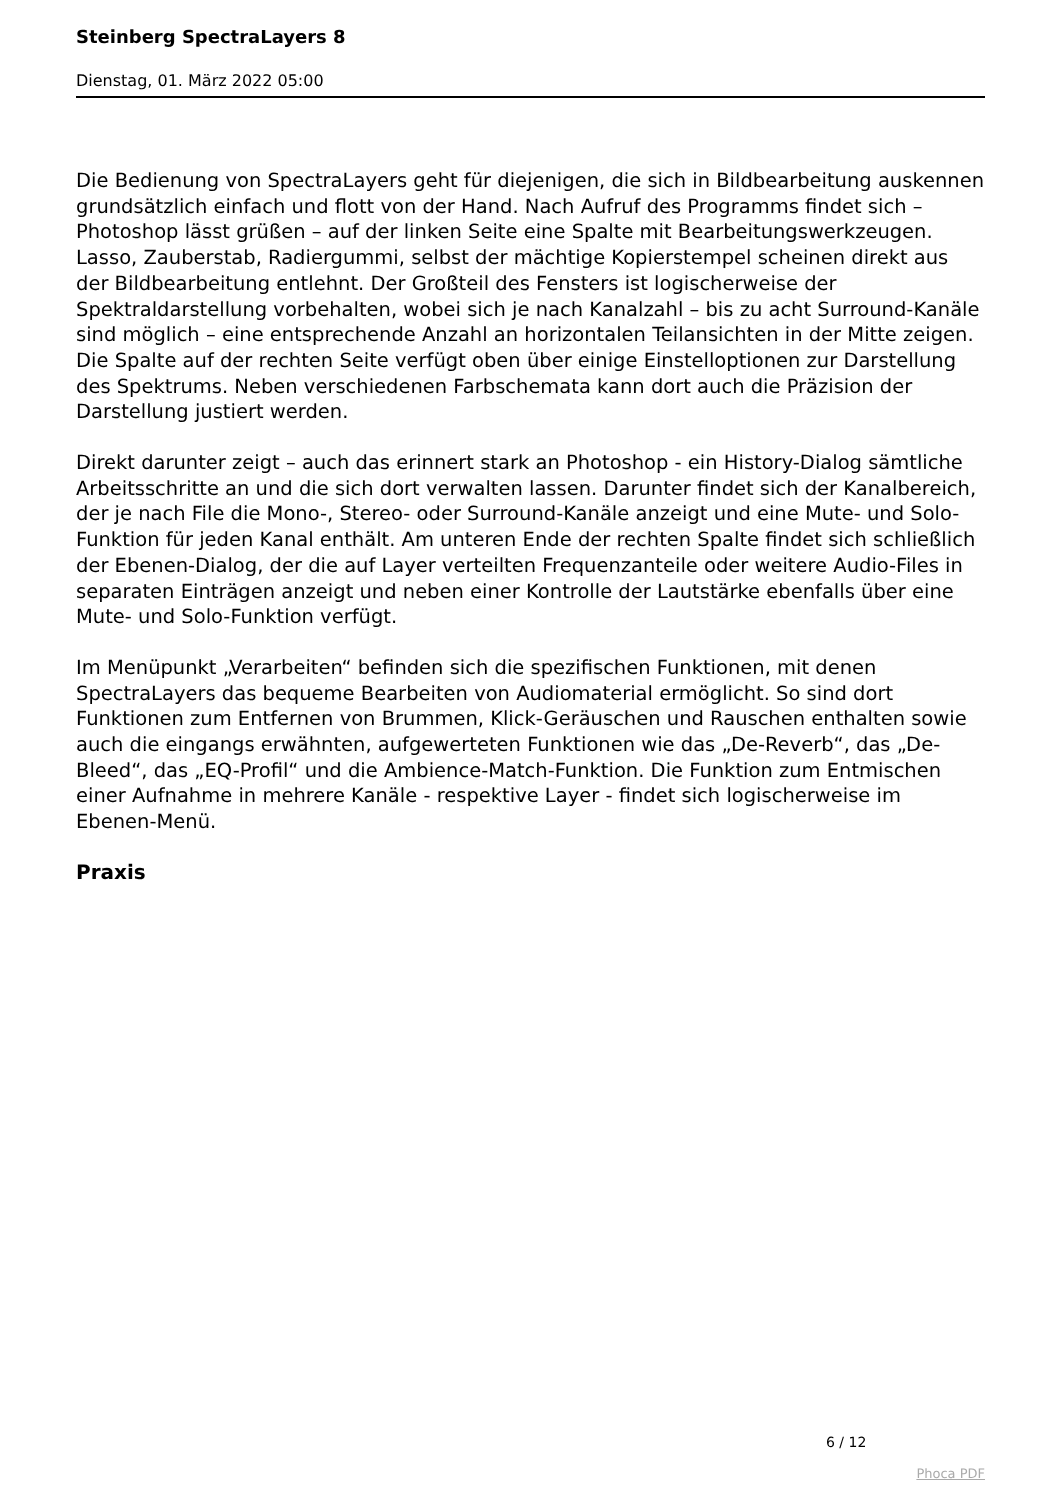Steinberg SpectraLayers 8
Dienstag, 01. März 2022 05:00
Die Bedienung von SpectraLayers geht für diejenigen, die sich in Bildbearbeitung auskennen grundsätzlich einfach und flott von der Hand. Nach Aufruf des Programms findet sich – Photoshop lässt grüßen – auf der linken Seite eine Spalte mit Bearbeitungswerkzeugen. Lasso, Zauberstab, Radiergummi, selbst der mächtige Kopierstempel scheinen direkt aus der Bildbearbeitung entlehnt. Der Großteil des Fensters ist logischerweise der Spektraldarstellung vorbehalten, wobei sich je nach Kanalzahl – bis zu acht Surround-Kanäle sind möglich – eine entsprechende Anzahl an horizontalen Teilansichten in der Mitte zeigen. Die Spalte auf der rechten Seite verfügt oben über einige Einstelloptionen zur Darstellung des Spektrums. Neben verschiedenen Farbschemata kann dort auch die Präzision der Darstellung justiert werden.
Direkt darunter zeigt – auch das erinnert stark an Photoshop - ein History-Dialog sämtliche Arbeitsschritte an und die sich dort verwalten lassen. Darunter findet sich der Kanalbereich, der je nach File die Mono-, Stereo- oder Surround-Kanäle anzeigt und eine Mute- und Solo-Funktion für jeden Kanal enthält. Am unteren Ende der rechten Spalte findet sich schließlich der Ebenen-Dialog, der die auf Layer verteilten Frequenzanteile oder weitere Audio-Files in separaten Einträgen anzeigt und neben einer Kontrolle der Lautstärke ebenfalls über eine Mute- und Solo-Funktion verfügt.
Im Menüpunkt „Verarbeiten“ befinden sich die spezifischen Funktionen, mit denen SpectraLayers das bequeme Bearbeiten von Audiomaterial ermöglicht. So sind dort Funktionen zum Entfernen von Brummen, Klick-Geräuschen und Rauschen enthalten sowie auch die eingangs erwähnten, aufgewerteten Funktionen wie das „De-Reverb“, das „De-Bleed“, das „EQ-Profil“ und die Ambience-Match-Funktion. Die Funktion zum Entmischen einer Aufnahme in mehrere Kanäle - respektive Layer - findet sich logischerweise im Ebenen-Menü.
Praxis
6 / 12
Phoca PDF